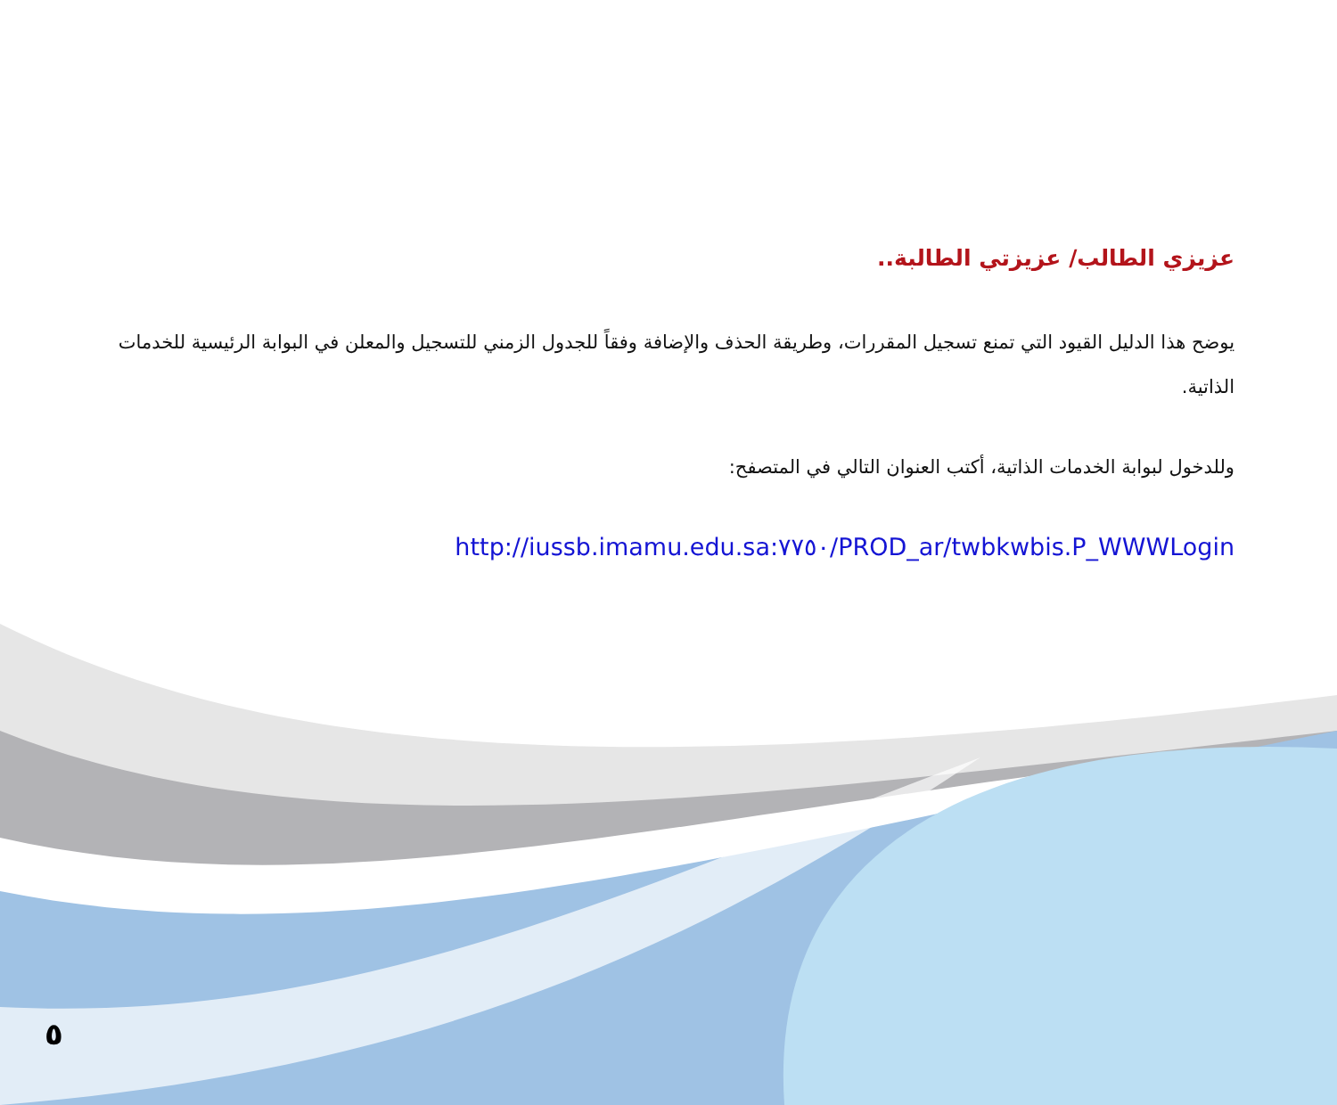عزيزي الطالب/ عزيزتي الطالبة..
يوضح هذا الدليل القيود التي تمنع تسجيل المقررات، وطريقة الحذف والإضافة وفقاً للجدول الزمني للتسجيل والمعلن في البوابة الرئيسية للخدمات الذاتية.
وللدخول لبوابة الخدمات الذاتية، أكتب العنوان التالي في المتصفح:
http://iussb.imamu.edu.sa:٧٧٥٠/PROD_ar/twbkwbis.P_WWWLogin
٥